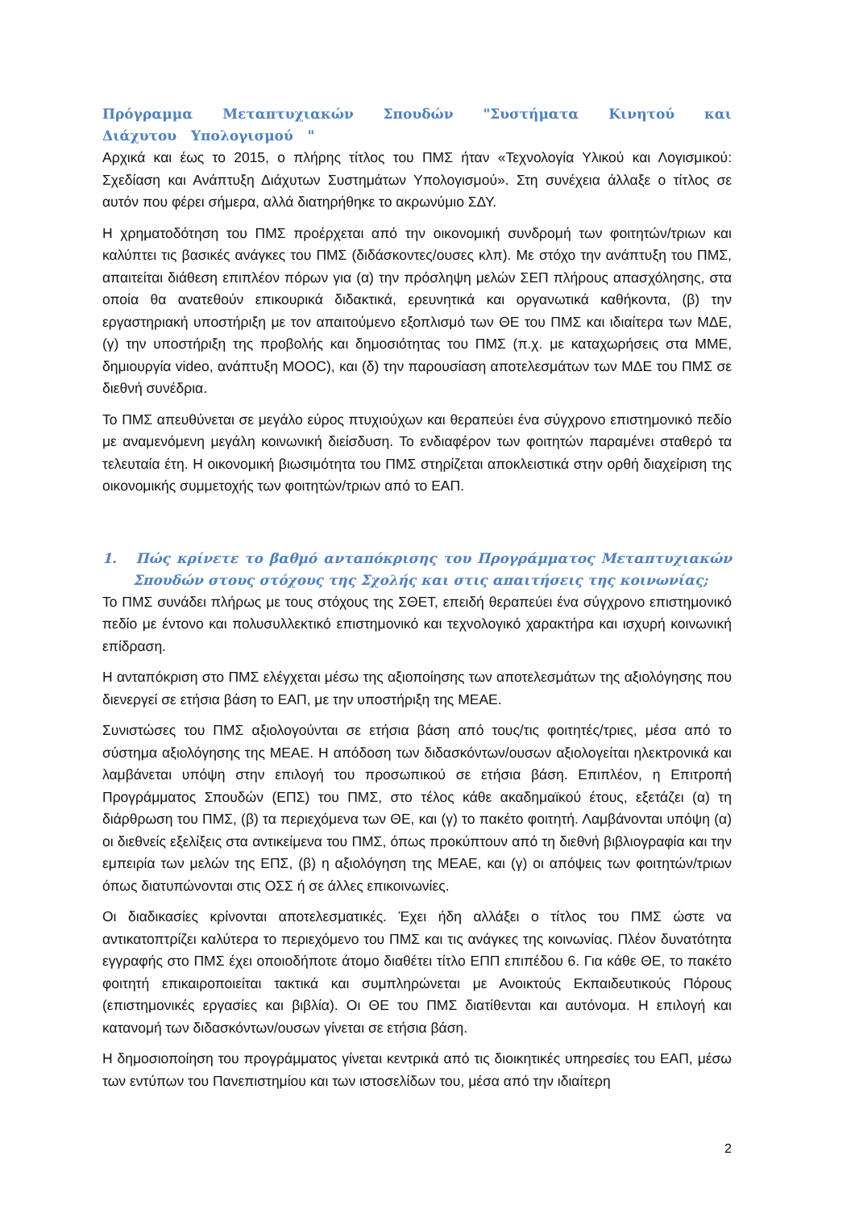Πρόγραμμα Μεταπτυχιακών Σπουδών "Συστήματα Κινητού και Διάχυτου Υπολογισμού "
Αρχικά και έως το 2015, ο πλήρης τίτλος του ΠΜΣ ήταν «Τεχνολογία Υλικού και Λογισμικού: Σχεδίαση και Ανάπτυξη Διάχυτων Συστημάτων Υπολογισμού». Στη συνέχεια άλλαξε ο τίτλος σε αυτόν που φέρει σήμερα, αλλά διατηρήθηκε το ακρωνύμιο ΣΔΥ.
Η χρηματοδότηση του ΠΜΣ προέρχεται από την οικονομική συνδρομή των φοιτητών/τριων και καλύπτει τις βασικές ανάγκες του ΠΜΣ (διδάσκοντες/ουσες κλπ). Με στόχο την ανάπτυξη του ΠΜΣ, απαιτείται διάθεση επιπλέον πόρων για (α) την πρόσληψη μελών ΣΕΠ πλήρους απασχόλησης, στα οποία θα ανατεθούν επικουρικά διδακτικά, ερευνητικά και οργανωτικά καθήκοντα, (β) την εργαστηριακή υποστήριξη με τον απαιτούμενο εξοπλισμό των ΘΕ του ΠΜΣ και ιδιαίτερα των ΜΔΕ, (γ) την υποστήριξη της προβολής και δημοσιότητας του ΠΜΣ (π.χ. με καταχωρήσεις στα ΜΜΕ, δημιουργία video, ανάπτυξη MOOC), και (δ) την παρουσίαση αποτελεσμάτων των ΜΔΕ του ΠΜΣ σε διεθνή συνέδρια.
Το ΠΜΣ απευθύνεται σε μεγάλο εύρος πτυχιούχων και θεραπεύει ένα σύγχρονο επιστημονικό πεδίο με αναμενόμενη μεγάλη κοινωνική διείσδυση. Το ενδιαφέρον των φοιτητών παραμένει σταθερό τα τελευταία έτη. Η οικονομική βιωσιμότητα του ΠΜΣ στηρίζεται αποκλειστικά στην ορθή διαχείριση της οικονομικής συμμετοχής των φοιτητών/τριων από το ΕΑΠ.
1. Πώς κρίνετε το βαθμό ανταπόκρισης του Προγράμματος Μεταπτυχιακών Σπουδών στους στόχους της Σχολής και στις απαιτήσεις της κοινωνίας;
Το ΠΜΣ συνάδει πλήρως με τους στόχους της ΣΘΕΤ, επειδή θεραπεύει ένα σύγχρονο επιστημονικό πεδίο με έντονο και πολυσυλλεκτικό επιστημονικό και τεχνολογικό χαρακτήρα και ισχυρή κοινωνική επίδραση.
Η ανταπόκριση στο ΠΜΣ ελέγχεται μέσω της αξιοποίησης των αποτελεσμάτων της αξιολόγησης που διενεργεί σε ετήσια βάση το ΕΑΠ, με την υποστήριξη της ΜΕΑΕ.
Συνιστώσες του ΠΜΣ αξιολογούνται σε ετήσια βάση από τους/τις φοιτητές/τριες, μέσα από το σύστημα αξιολόγησης της ΜΕΑΕ. Η απόδοση των διδασκόντων/ουσων αξιολογείται ηλεκτρονικά και λαμβάνεται υπόψη στην επιλογή του προσωπικού σε ετήσια βάση. Επιπλέον, η Επιτροπή Προγράμματος Σπουδών (ΕΠΣ) του ΠΜΣ, στο τέλος κάθε ακαδημαϊκού έτους, εξετάζει (α) τη διάρθρωση του ΠΜΣ, (β) τα περιεχόμενα των ΘΕ, και (γ) το πακέτο φοιτητή. Λαμβάνονται υπόψη (α) οι διεθνείς εξελίξεις στα αντικείμενα του ΠΜΣ, όπως προκύπτουν από τη διεθνή βιβλιογραφία και την εμπειρία των μελών της ΕΠΣ, (β) η αξιολόγηση της ΜΕΑΕ, και (γ) οι απόψεις των φοιτητών/τριων όπως διατυπώνονται στις ΟΣΣ ή σε άλλες επικοινωνίες.
Οι διαδικασίες κρίνονται αποτελεσματικές. Έχει ήδη αλλάξει ο τίτλος του ΠΜΣ ώστε να αντικατοπτρίζει καλύτερα το περιεχόμενο του ΠΜΣ και τις ανάγκες της κοινωνίας. Πλέον δυνατότητα εγγραφής στο ΠΜΣ έχει οποιοδήποτε άτομο διαθέτει τίτλο ΕΠΠ επιπέδου 6. Για κάθε ΘΕ, το πακέτο φοιτητή επικαιροποιείται τακτικά και συμπληρώνεται με Ανοικτούς Εκπαιδευτικούς Πόρους (επιστημονικές εργασίες και βιβλία). Οι ΘΕ του ΠΜΣ διατίθενται και αυτόνομα. Η επιλογή και κατανομή των διδασκόντων/ουσων γίνεται σε ετήσια βάση.
Η δημοσιοποίηση του προγράμματος γίνεται κεντρικά από τις διοικητικές υπηρεσίες του ΕΑΠ, μέσω των εντύπων του Πανεπιστημίου και των ιστοσελίδων του, μέσα από την ιδιαίτερη
2